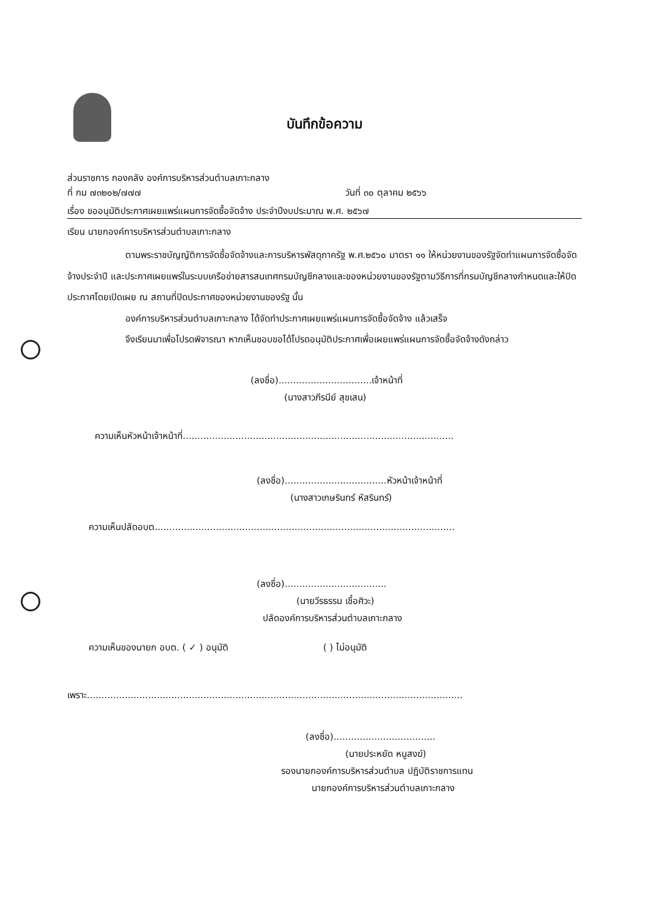บันทึกข้อความ
ส่วนราชการ กองคลัง องค์การบริหารส่วนตำบลเกาะกลาง
ที่ กม ๗๓๒๐๒/๗๗๗ วันที่ ๓๐ ตุลาคม ๒๕๖๖
เรื่อง ขออนุมัติประกาศเผยแพร่แผนการจัดซื้อจัดจ้าง ประจำปีงบประมาณ พ.ศ. ๒๕๖๗
เรียน นายกองค์การบริหารส่วนตำบลเกาะกลาง
ตามพระราชบัญญัติการจัดซื้อจัดจ้างและการบริหารพัสดุภาครัฐ พ.ศ.๒๕๖๐ มาตรา ๑๑ ให้หน่วยงานของรัฐจัดทำแผนการจัดซื้อจัดจ้างประจำปี และประกาศเผยแพร่ในระบบเครือข่ายสารสนเทศกรมบัญชีกลางและของหน่วยงานของรัฐตามวิธีการที่กรมบัญชีกลางกำหนดและให้ปิดประกาศโดยเปิดเผย ณ สถานที่ปิดประกาศของหน่วยงานของรัฐ นั้น
องค์การบริหารส่วนตำบลเกาะกลาง ได้จัดทำประกาศเผยแพร่แผนการจัดซื้อจัดจ้าง แล้วเสร็จ
จึงเรียนมาเพื่อโปรดพิจารณา หากเห็นชอบขอได้โปรดอนุมัติประกาศเพื่อเผยแพร่แผนการจัดซื้อจัดจ้างดังกล่าว
(ลงชื่อ)................................เจ้าหน้าที่
(นางสาวภีรนีย์ สุขเสน)
ความเห็นหัวหน้าเจ้าหน้าที่.............................................................................................
(ลงชื่อ)...................................หัวหน้าเจ้าหน้าที่
(นางสาวเกษรินทร์ หัสรินทร์)
ความเห็นปลัดอบต.......................................................................................................
(ลงชื่อ)...................................
(นายวีรธรรม เชื้อศิวะ)
ปลัดองค์การบริหารส่วนตำบลเกาะกลาง
ความเห็นของนายก อบต. ( ✓ ) อนุมัติ ( ) ไม่อนุมัติ
เพราะ.................................................................................................................................
(ลงชื่อ)...................................
(นายประหยัด หนูสงฆ์)
รองนายกองค์การบริหารส่วนตำบล ปฏิบัติราชการแทน
นายกองค์การบริหารส่วนตำบลเกาะกลาง